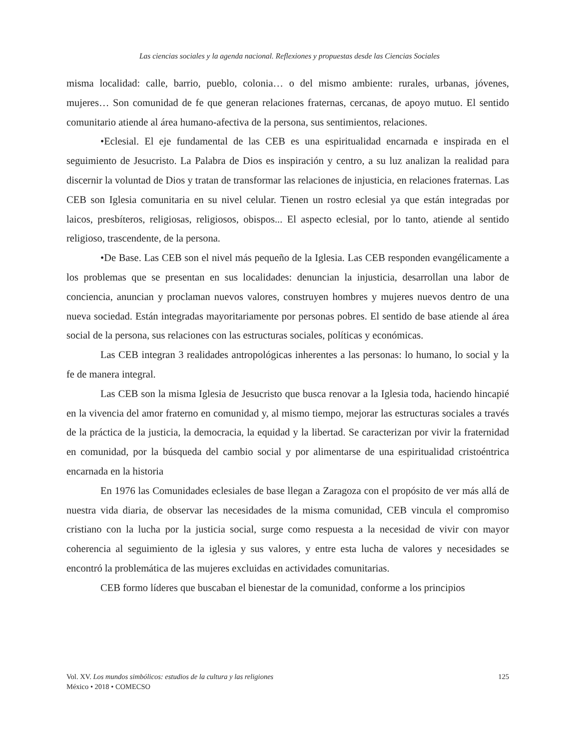Las ciencias sociales y la agenda nacional. Reflexiones y propuestas desde las Ciencias Sociales
misma localidad: calle, barrio, pueblo, colonia… o del mismo ambiente: rurales, urbanas, jóvenes, mujeres… Son comunidad de fe que generan relaciones fraternas, cercanas, de apoyo mutuo. El sentido comunitario atiende al área humano-afectiva de la persona, sus sentimientos, relaciones.
•Eclesial. El eje fundamental de las CEB es una espiritualidad encarnada e inspirada en el seguimiento de Jesucristo. La Palabra de Dios es inspiración y centro, a su luz analizan la realidad para discernir la voluntad de Dios y tratan de transformar las relaciones de injusticia, en relaciones fraternas. Las CEB son Iglesia comunitaria en su nivel celular. Tienen un rostro eclesial ya que están integradas por laicos, presbíteros, religiosas, religiosos, obispos... El aspecto eclesial, por lo tanto, atiende al sentido religioso, trascendente, de la persona.
•De Base. Las CEB son el nivel más pequeño de la Iglesia. Las CEB responden evangélicamente a los problemas que se presentan en sus localidades: denuncian la injusticia, desarrollan una labor de conciencia, anuncian y proclaman nuevos valores, construyen hombres y mujeres nuevos dentro de una nueva sociedad. Están integradas mayoritariamente por personas pobres. El sentido de base atiende al área social de la persona, sus relaciones con las estructuras sociales, políticas y económicas.
Las CEB integran 3 realidades antropológicas inherentes a las personas: lo humano, lo social y la fe de manera integral.
Las CEB son la misma Iglesia de Jesucristo que busca renovar a la Iglesia toda, haciendo hincapié en la vivencia del amor fraterno en comunidad y, al mismo tiempo, mejorar las estructuras sociales a través de la práctica de la justicia, la democracia, la equidad y la libertad. Se caracterizan por vivir la fraternidad en comunidad, por la búsqueda del cambio social y por alimentarse de una espiritualidad cristoéntrica encarnada en la historia
En 1976 las Comunidades eclesiales de base llegan a Zaragoza con el propósito de ver más allá de nuestra vida diaria, de observar las necesidades de la misma comunidad, CEB vincula el compromiso cristiano con la lucha por la justicia social, surge como respuesta a la necesidad de vivir con mayor coherencia al seguimiento de la iglesia y sus valores, y entre esta lucha de valores y necesidades se encontró la problemática de las mujeres excluidas en actividades comunitarias.
CEB formo líderes que buscaban el bienestar de la comunidad, conforme a los principios
Vol. XV. Los mundos simbólicos: estudios de la cultura y las religiones
México • 2018 • COMECSO
125